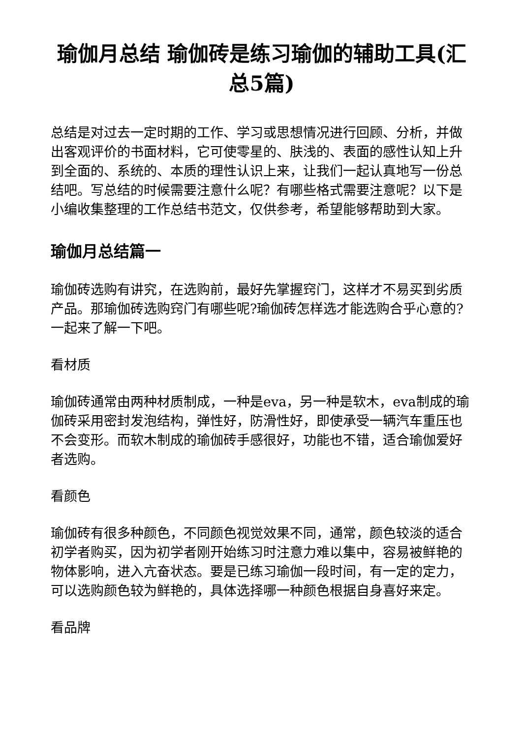瑜伽月总结 瑜伽砖是练习瑜伽的辅助工具(汇总5篇)
总结是对过去一定时期的工作、学习或思想情况进行回顾、分析，并做出客观评价的书面材料，它可使零星的、肤浅的、表面的感性认知上升到全面的、系统的、本质的理性认识上来，让我们一起认真地写一份总结吧。写总结的时候需要注意什么呢？有哪些格式需要注意呢？以下是小编收集整理的工作总结书范文，仅供参考，希望能够帮助到大家。
瑜伽月总结篇一
瑜伽砖选购有讲究，在选购前，最好先掌握窍门，这样才不易买到劣质产品。那瑜伽砖选购窍门有哪些呢?瑜伽砖怎样选才能选购合乎心意的?一起来了解一下吧。
看材质
瑜伽砖通常由两种材质制成，一种是eva，另一种是软木，eva制成的瑜伽砖采用密封发泡结构，弹性好，防滑性好，即使承受一辆汽车重压也不会变形。而软木制成的瑜伽砖手感很好，功能也不错，适合瑜伽爱好者选购。
看颜色
瑜伽砖有很多种颜色，不同颜色视觉效果不同，通常，颜色较淡的适合初学者购买，因为初学者刚开始练习时注意力难以集中，容易被鲜艳的物体影响，进入亢奋状态。要是已练习瑜伽一段时间，有一定的定力，可以选购颜色较为鲜艳的，具体选择哪一种颜色根据自身喜好来定。
看品牌